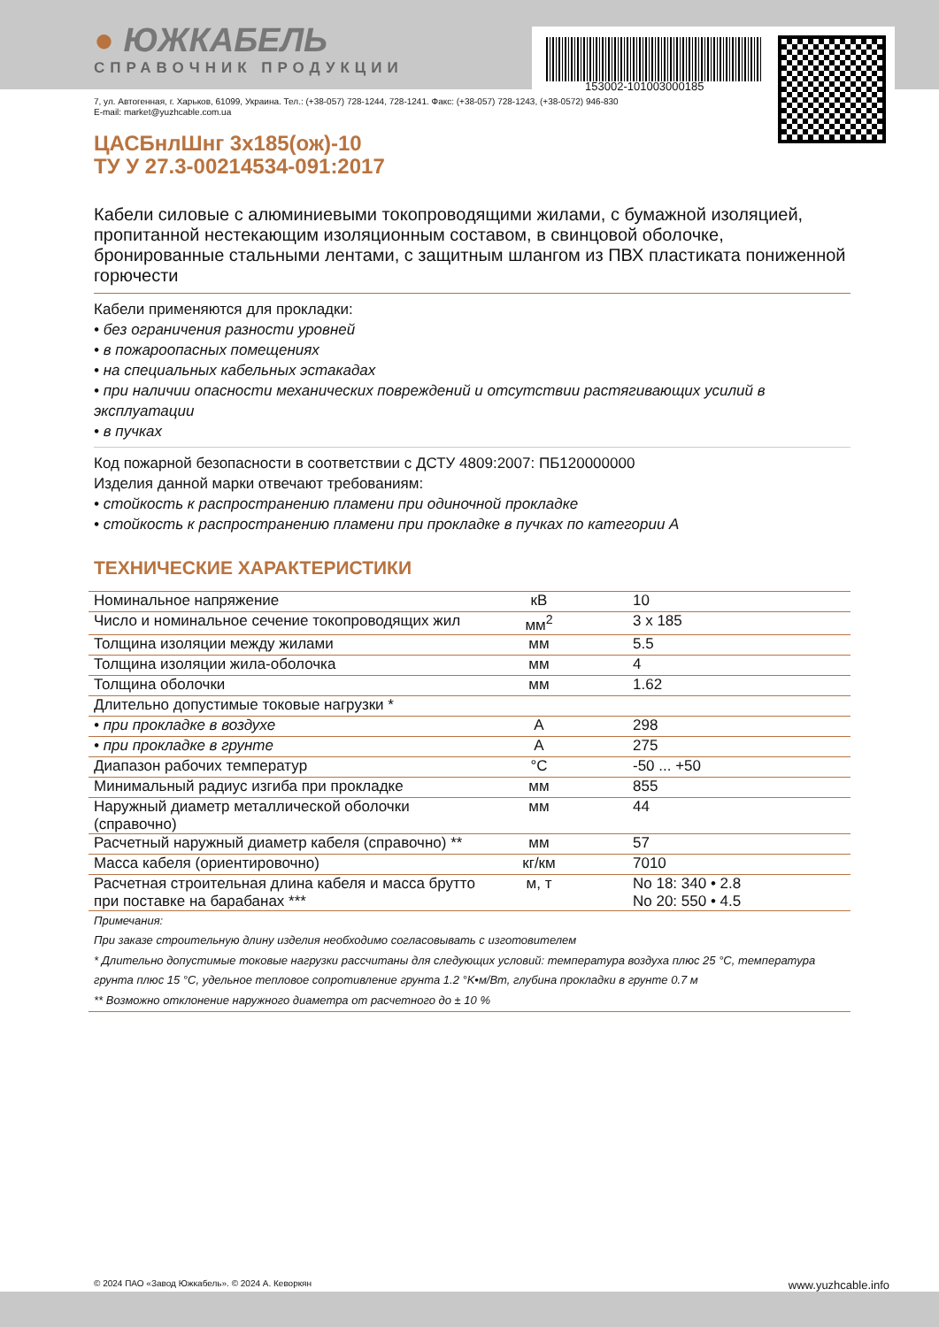153002-101003000185
● ЮЖКАБЕЛЬ
СПРАВОЧНИК ПРОДУКЦИИ
7, ул. Автогенная, г. Харьков, 61099, Украина. Тел.: (+38-057) 728-1244, 728-1241. Факс: (+38-057) 728-1243, (+38-0572) 946-830
E-mail: market@yuzhcable.com.ua
ЦАСБнлШнг 3х185(ож)-10
ТУ У 27.3-00214534-091:2017
Кабели силовые с алюминиевыми токопроводящими жилами, с бумажной изоляцией, пропитанной нестекающим изоляционным составом, в свинцовой оболочке, бронированные стальными лентами, с защитным шлангом из ПВХ пластиката пониженной горючести
Кабели применяются для прокладки:
• без ограничения разности уровней
• в пожароопасных помещениях
• на специальных кабельных эстакадах
• при наличии опасности механических повреждений и отсутствии растягивающих усилий в эксплуатации
• в пучках
Код пожарной безопасности в соответствии с ДСТУ 4809:2007: ПБ120000000
Изделия данной марки отвечают требованиям:
• стойкость к распространению пламени при одиночной прокладке
• стойкость к распространению пламени при прокладке в пучках по категории А
ТЕХНИЧЕСКИЕ ХАРАКТЕРИСТИКИ
| Номинальное напряжение | кВ | 10 |
| Число и номинальное сечение токопроводящих жил | мм<sup>2</sup> | 3 x 185 |
| Толщина изоляции между жилами | мм | 5.5 |
| Толщина изоляции жила-оболочка | мм | 4 |
| Толщина оболочки | мм | 1.62 |
| Длительно допустимые токовые нагрузки * | | |
| • при прокладке в воздухе | А | 298 |
| • при прокладке в грунте | А | 275 |
| Диапазон рабочих температур | °C | -50 ... +50 |
| Минимальный радиус изгиба при прокладке | мм | 855 |
| Наружный диаметр металлической оболочки (справочно) | мм | 44 |
| Расчетный наружный диаметр кабеля (справочно) ** | мм | 57 |
| Масса кабеля (ориентировочно) | кг/км | 7010 |
| Расчетная строительная длина кабеля и масса брутто при поставке на барабанах *** | м, т | No 18: 340 • 2.8 No 20: 550 • 4.5 |
Примечания:
При заказе строительную длину изделия необходимо согласовывать с изготовителем
* Длительно допустимые токовые нагрузки рассчитаны для следующих условий: температура воздуха плюс 25 °C, температура грунта плюс 15 °C, удельное тепловое сопротивление грунта 1.2 °K•м/Вт, глубина прокладки в грунте 0.7 м
** Возможно отклонение наружного диаметра от расчетного до ± 10 %
© 2024 ПАО «Завод Южкабель». © 2024 А. Кеворкян www.yuzhcable.info